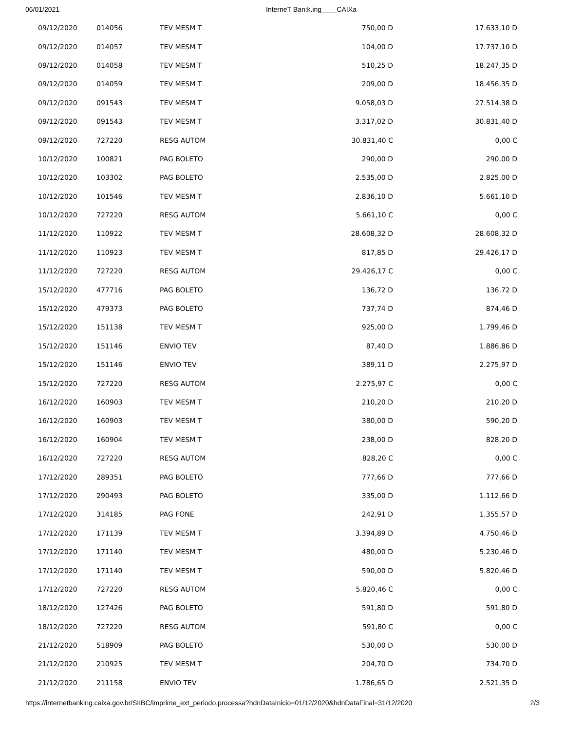06/01/2021 InterneT Ban:k.ing____CAIXa
| 09/12/2020 | 014056 | TEV MESM T | 750,00 D | 17.633,10 D |
| 09/12/2020 | 014057 | TEV MESM T | 104,00 D | 17.737,10 D |
| 09/12/2020 | 014058 | TEV MESM T | 510,25 D | 18.247,35 D |
| 09/12/2020 | 014059 | TEV MESM T | 209,00 D | 18.456,35 D |
| 09/12/2020 | 091543 | TEV MESM T | 9.058,03 D | 27.514,38 D |
| 09/12/2020 | 091543 | TEV MESM T | 3.317,02 D | 30.831,40 D |
| 09/12/2020 | 727220 | RESG AUTOM | 30.831,40 C | 0,00 C |
| 10/12/2020 | 100821 | PAG BOLETO | 290,00 D | 290,00 D |
| 10/12/2020 | 103302 | PAG BOLETO | 2.535,00 D | 2.825,00 D |
| 10/12/2020 | 101546 | TEV MESM T | 2.836,10 D | 5.661,10 D |
| 10/12/2020 | 727220 | RESG AUTOM | 5.661,10 C | 0,00 C |
| 11/12/2020 | 110922 | TEV MESM T | 28.608,32 D | 28.608,32 D |
| 11/12/2020 | 110923 | TEV MESM T | 817,85 D | 29.426,17 D |
| 11/12/2020 | 727220 | RESG AUTOM | 29.426,17 C | 0,00 C |
| 15/12/2020 | 477716 | PAG BOLETO | 136,72 D | 136,72 D |
| 15/12/2020 | 479373 | PAG BOLETO | 737,74 D | 874,46 D |
| 15/12/2020 | 151138 | TEV MESM T | 925,00 D | 1.799,46 D |
| 15/12/2020 | 151146 | ENVIO TEV | 87,40 D | 1.886,86 D |
| 15/12/2020 | 151146 | ENVIO TEV | 389,11 D | 2.275,97 D |
| 15/12/2020 | 727220 | RESG AUTOM | 2.275,97 C | 0,00 C |
| 16/12/2020 | 160903 | TEV MESM T | 210,20 D | 210,20 D |
| 16/12/2020 | 160903 | TEV MESM T | 380,00 D | 590,20 D |
| 16/12/2020 | 160904 | TEV MESM T | 238,00 D | 828,20 D |
| 16/12/2020 | 727220 | RESG AUTOM | 828,20 C | 0,00 C |
| 17/12/2020 | 289351 | PAG BOLETO | 777,66 D | 777,66 D |
| 17/12/2020 | 290493 | PAG BOLETO | 335,00 D | 1.112,66 D |
| 17/12/2020 | 314185 | PAG FONE | 242,91 D | 1.355,57 D |
| 17/12/2020 | 171139 | TEV MESM T | 3.394,89 D | 4.750,46 D |
| 17/12/2020 | 171140 | TEV MESM T | 480,00 D | 5.230,46 D |
| 17/12/2020 | 171140 | TEV MESM T | 590,00 D | 5.820,46 D |
| 17/12/2020 | 727220 | RESG AUTOM | 5.820,46 C | 0,00 C |
| 18/12/2020 | 127426 | PAG BOLETO | 591,80 D | 591,80 D |
| 18/12/2020 | 727220 | RESG AUTOM | 591,80 C | 0,00 C |
| 21/12/2020 | 518909 | PAG BOLETO | 530,00 D | 530,00 D |
| 21/12/2020 | 210925 | TEV MESM T | 204,70 D | 734,70 D |
| 21/12/2020 | 211158 | ENVIO TEV | 1.786,65 D | 2.521,35 D |
https://internetbanking.caixa.gov.br/SIIBC/imprime_ext_periodo.processa?hdnDataInicio=01/12/2020&hdnDataFinal=31/12/2020 2/3